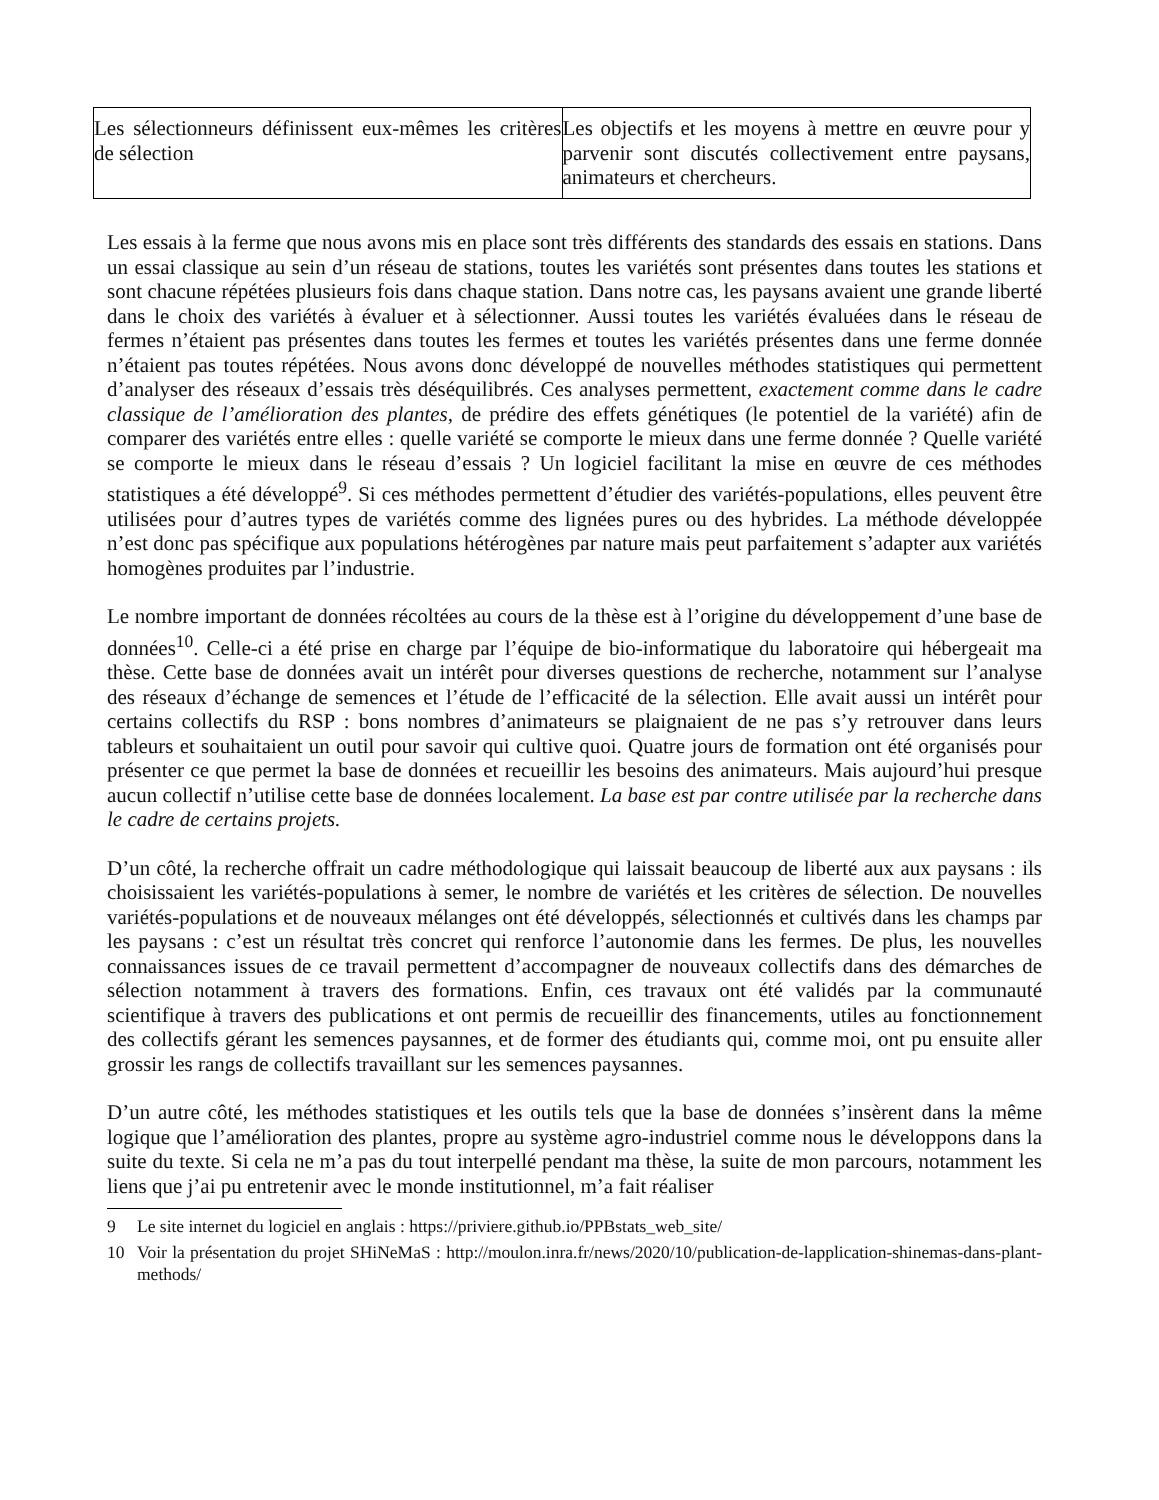| Les sélectionneurs définissent eux-mêmes les critères de sélection | Les objectifs et les moyens à mettre en œuvre pour y parvenir sont discutés collectivement entre paysans, animateurs et chercheurs. |
Les essais à la ferme que nous avons mis en place sont très différents des standards des essais en stations. Dans un essai classique au sein d’un réseau de stations, toutes les variétés sont présentes dans toutes les stations et sont chacune répétées plusieurs fois dans chaque station. Dans notre cas, les paysans avaient une grande liberté dans le choix des variétés à évaluer et à sélectionner. Aussi toutes les variétés évaluées dans le réseau de fermes n’étaient pas présentes dans toutes les fermes et toutes les variétés présentes dans une ferme donnée n’étaient pas toutes répétées. Nous avons donc développé de nouvelles méthodes statistiques qui permettent d’analyser des réseaux d’essais très déséquilibrés. Ces analyses permettent, exactement comme dans le cadre classique de l’amélioration des plantes, de prédire des effets génétiques (le potentiel de la variété) afin de comparer des variétés entre elles : quelle variété se comporte le mieux dans une ferme donnée ? Quelle variété se comporte le mieux dans le réseau d’essais ? Un logiciel facilitant la mise en œuvre de ces méthodes statistiques a été développé<sup>9</sup>. Si ces méthodes permettent d’étudier des variétés-populations, elles peuvent être utilisées pour d’autres types de variétés comme des lignées pures ou des hybrides. La méthode développée n’est donc pas spécifique aux populations hétérogènes par nature mais peut parfaitement s’adapter aux variétés homogènes produites par l’industrie.
Le nombre important de données récoltées au cours de la thèse est à l’origine du développement d’une base de données<sup>10</sup>. Celle-ci a été prise en charge par l’équipe de bio-informatique du laboratoire qui hébergeait ma thèse. Cette base de données avait un intérêt pour diverses questions de recherche, notamment sur l’analyse des réseaux d’échange de semences et l’étude de l’efficacité de la sélection. Elle avait aussi un intérêt pour certains collectifs du RSP : bons nombres d’animateurs se plaignaient de ne pas s’y retrouver dans leurs tableurs et souhaitaient un outil pour savoir qui cultive quoi. Quatre jours de formation ont été organisés pour présenter ce que permet la base de données et recueillir les besoins des animateurs. Mais aujourd’hui presque aucun collectif n’utilise cette base de données localement. La base est par contre utilisée par la recherche dans le cadre de certains projets.
D’un côté, la recherche offrait un cadre méthodologique qui laissait beaucoup de liberté aux aux paysans : ils choisissaient les variétés-populations à semer, le nombre de variétés et les critères de sélection. De nouvelles variétés-populations et de nouveaux mélanges ont été développés, sélectionnés et cultivés dans les champs par les paysans : c’est un résultat très concret qui renforce l’autonomie dans les fermes. De plus, les nouvelles connaissances issues de ce travail permettent d’accompagner de nouveaux collectifs dans des démarches de sélection notamment à travers des formations. Enfin, ces travaux ont été validés par la communauté scientifique à travers des publications et ont permis de recueillir des financements, utiles au fonctionnement des collectifs gérant les semences paysannes, et de former des étudiants qui, comme moi, ont pu ensuite aller grossir les rangs de collectifs travaillant sur les semences paysannes.
D’un autre côté, les méthodes statistiques et les outils tels que la base de données s’insèrent dans la même logique que l’amélioration des plantes, propre au système agro-industriel comme nous le développons dans la suite du texte. Si cela ne m’a pas du tout interpellé pendant ma thèse, la suite de mon parcours, notamment les liens que j’ai pu entretenir avec le monde institutionnel, m’a fait réaliser
9 Le site internet du logiciel en anglais : https://priviere.github.io/PPBstats_web_site/
10 Voir la présentation du projet SHiNeMaS : http://moulon.inra.fr/news/2020/10/publication-de-lapplication-shinemas-dans-plant-methods/